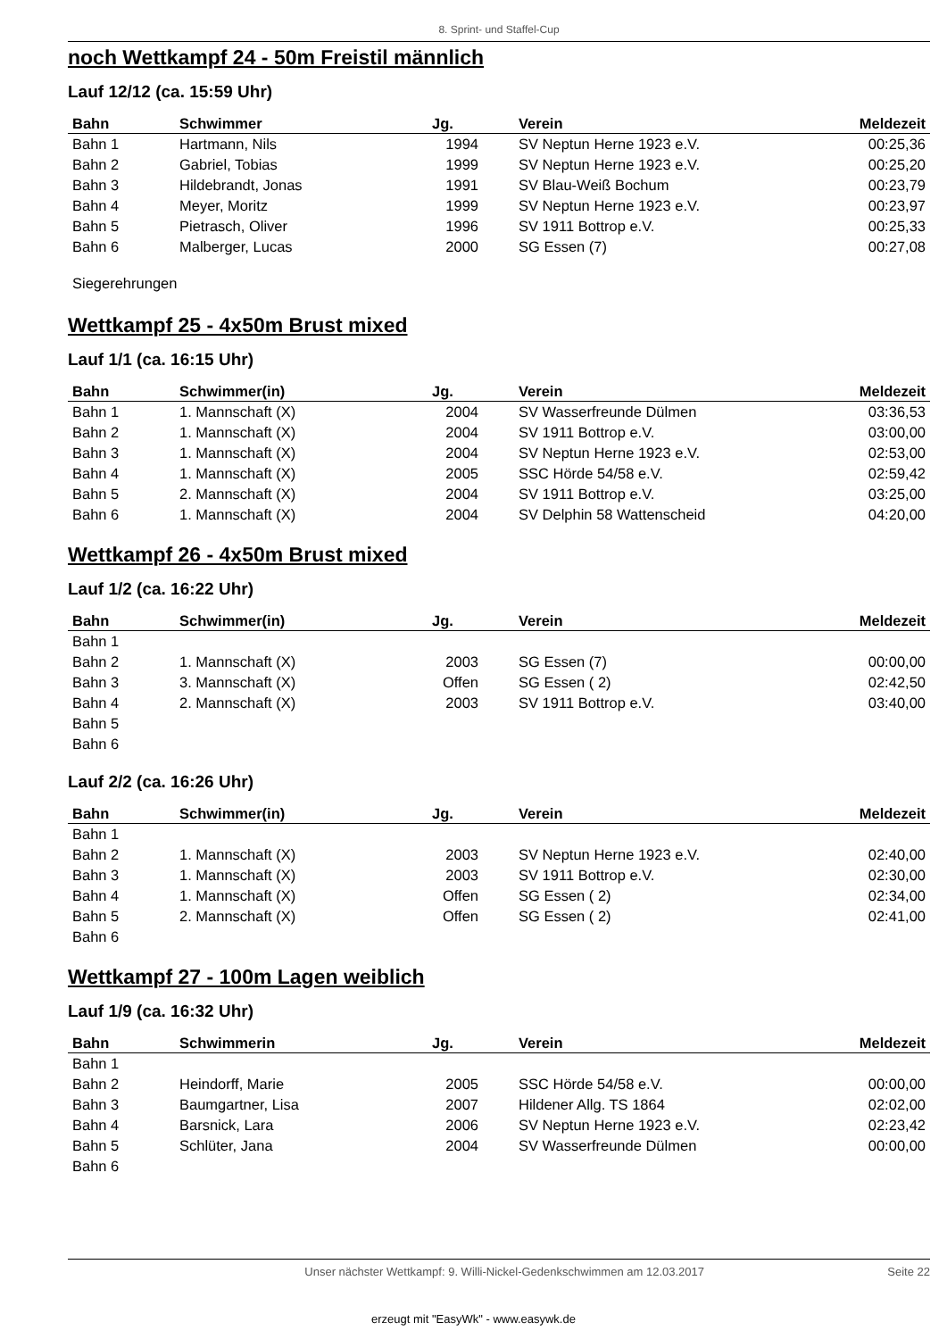8. Sprint- und Staffel-Cup
noch Wettkampf 24 - 50m Freistil männlich
Lauf 12/12 (ca. 15:59 Uhr)
| Bahn | Schwimmer | Jg. | Verein | Meldezeit |
| --- | --- | --- | --- | --- |
| Bahn 1 | Hartmann, Nils | 1994 | SV Neptun Herne 1923 e.V. | 00:25,36 |
| Bahn 2 | Gabriel, Tobias | 1999 | SV Neptun Herne 1923 e.V. | 00:25,20 |
| Bahn 3 | Hildebrandt, Jonas | 1991 | SV Blau-Weiß Bochum | 00:23,79 |
| Bahn 4 | Meyer, Moritz | 1999 | SV Neptun Herne 1923 e.V. | 00:23,97 |
| Bahn 5 | Pietrasch, Oliver | 1996 | SV 1911 Bottrop e.V. | 00:25,33 |
| Bahn 6 | Malberger, Lucas | 2000 | SG Essen (7) | 00:27,08 |
Siegerehrungen
Wettkampf 25 - 4x50m Brust mixed
Lauf 1/1 (ca. 16:15 Uhr)
| Bahn | Schwimmer(in) | Jg. | Verein | Meldezeit |
| --- | --- | --- | --- | --- |
| Bahn 1 | 1. Mannschaft (X) | 2004 | SV Wasserfreunde Dülmen | 03:36,53 |
| Bahn 2 | 1. Mannschaft (X) | 2004 | SV 1911 Bottrop e.V. | 03:00,00 |
| Bahn 3 | 1. Mannschaft (X) | 2004 | SV Neptun Herne 1923 e.V. | 02:53,00 |
| Bahn 4 | 1. Mannschaft (X) | 2005 | SSC Hörde 54/58 e.V. | 02:59,42 |
| Bahn 5 | 2. Mannschaft (X) | 2004 | SV 1911 Bottrop e.V. | 03:25,00 |
| Bahn 6 | 1. Mannschaft (X) | 2004 | SV Delphin 58 Wattenscheid | 04:20,00 |
Wettkampf 26 - 4x50m Brust mixed
Lauf 1/2 (ca. 16:22 Uhr)
| Bahn | Schwimmer(in) | Jg. | Verein | Meldezeit |
| --- | --- | --- | --- | --- |
| Bahn 1 | | | | |
| Bahn 2 | 1. Mannschaft (X) | 2003 | SG Essen (7) | 00:00,00 |
| Bahn 3 | 3. Mannschaft (X) | Offen | SG Essen ( 2) | 02:42,50 |
| Bahn 4 | 2. Mannschaft (X) | 2003 | SV 1911 Bottrop e.V. | 03:40,00 |
| Bahn 5 | | | | |
| Bahn 6 | | | | |
Lauf 2/2 (ca. 16:26 Uhr)
| Bahn | Schwimmer(in) | Jg. | Verein | Meldezeit |
| --- | --- | --- | --- | --- |
| Bahn 1 | | | | |
| Bahn 2 | 1. Mannschaft (X) | 2003 | SV Neptun Herne 1923 e.V. | 02:40,00 |
| Bahn 3 | 1. Mannschaft (X) | 2003 | SV 1911 Bottrop e.V. | 02:30,00 |
| Bahn 4 | 1. Mannschaft (X) | Offen | SG Essen ( 2) | 02:34,00 |
| Bahn 5 | 2. Mannschaft (X) | Offen | SG Essen ( 2) | 02:41,00 |
| Bahn 6 | | | | |
Wettkampf 27 - 100m Lagen weiblich
Lauf 1/9 (ca. 16:32 Uhr)
| Bahn | Schwimmerin | Jg. | Verein | Meldezeit |
| --- | --- | --- | --- | --- |
| Bahn 1 | | | | |
| Bahn 2 | Heindorff, Marie | 2005 | SSC Hörde 54/58 e.V. | 00:00,00 |
| Bahn 3 | Baumgartner, Lisa | 2007 | Hildener Allg. TS 1864 | 02:02,00 |
| Bahn 4 | Barsnick, Lara | 2006 | SV Neptun Herne 1923 e.V. | 02:23,42 |
| Bahn 5 | Schlüter, Jana | 2004 | SV Wasserfreunde Dülmen | 00:00,00 |
| Bahn 6 | | | | |
Unser nächster Wettkampf: 9. Willi-Nickel-Gedenkschwimmen am 12.03.2017 Seite 22
erzeugt mit "EasyWk" - www.easywk.de